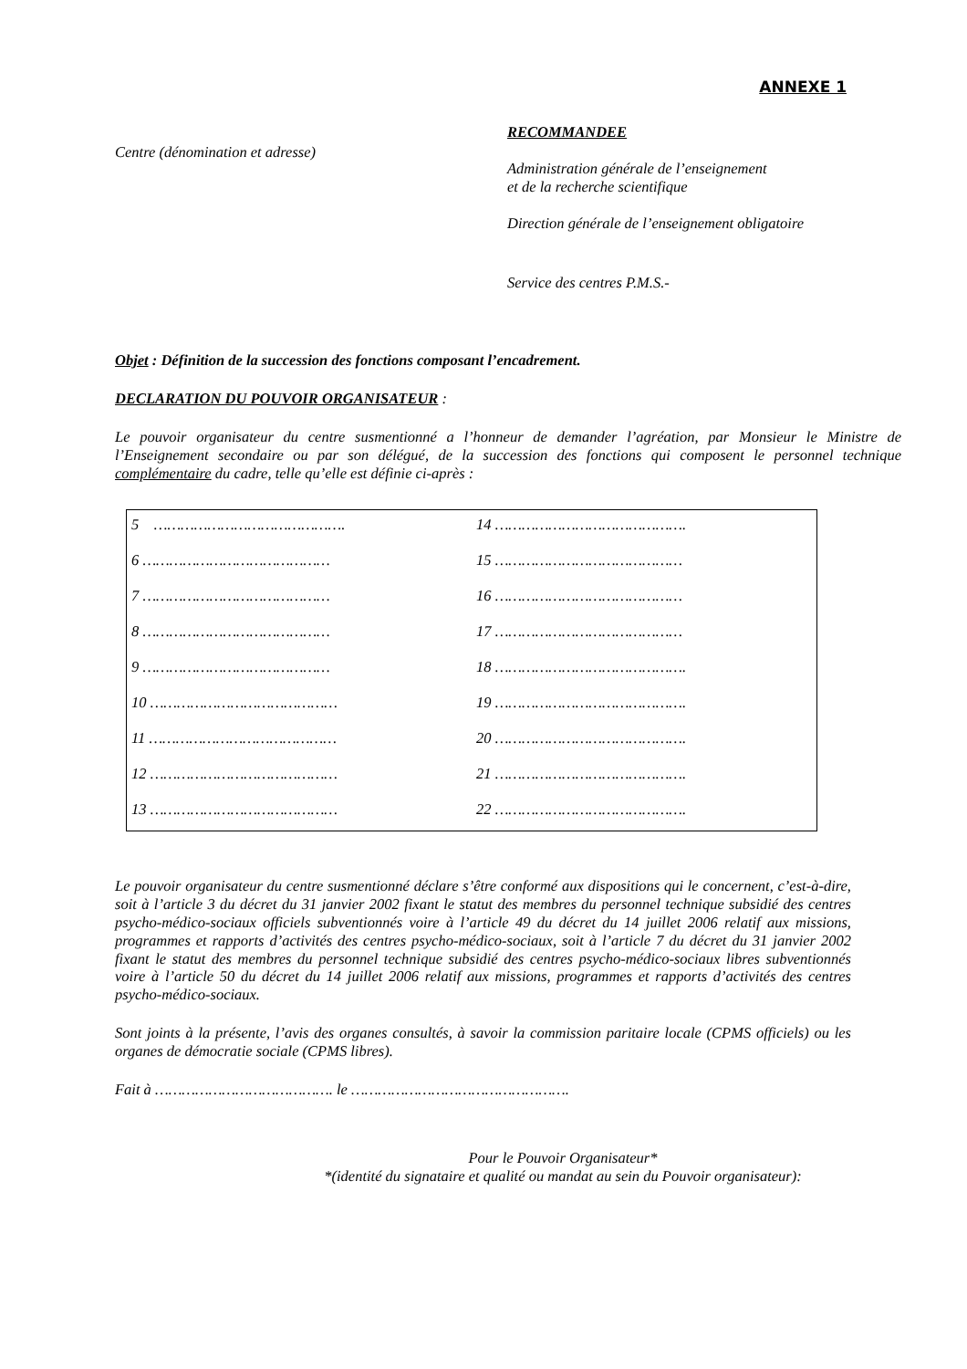ANNEXE 1
Centre (dénomination et adresse)
RECOMMANDEE
Administration générale de l’enseignement
et de la recherche scientifique
Direction générale de l’enseignement obligatoire
Service des centres P.M.S.-
Objet : Définition de la succession des fonctions composant l’encadrement.
DECLARATION DU POUVOIR ORGANISATEUR :
Le pouvoir organisateur du centre susmentionné a l’honneur de demander l’agréation, par Monsieur le Ministre de l’Enseignement secondaire ou par son délégué, de la succession des fonctions qui composent le personnel technique complémentaire du cadre, telle qu’elle est définie ci-après :
| 5 ……………………………………. | 14 ……………………………………. |
| 6 …………………………………… | 15 …………………………………… |
| 7 …………………………………… | 16 …………………………………… |
| 8 …………………………………… | 17 …………………………………… |
| 9 …………………………………… | 18 ……………………………………. |
| 10 …………………………………… | 19 ……………………………………. |
| 11 …………………………………… | 20 ……………………………………. |
| 12 …………………………………… | 21 ……………………………………. |
| 13 …………………………………… | 22 ……………………………………. |
Le pouvoir organisateur du centre susmentionné déclare s’être conformé aux dispositions qui le concernent, c’est-à-dire, soit à l’article 3 du décret du 31 janvier 2002 fixant le statut des membres du personnel technique subsidié des centres psycho-médico-sociaux officiels subventionnés voire à l’article 49 du décret du 14 juillet 2006 relatif aux missions, programmes et rapports d’activités des centres psycho-médico-sociaux, soit à l’article 7 du décret du 31 janvier 2002 fixant le statut des membres du personnel technique subsidié des centres psycho-médico-sociaux libres subventionnés voire à l’article 50 du décret du 14 juillet 2006 relatif aux missions, programmes et rapports d’activités des centres psycho-médico-sociaux.
Sont joints à la présente, l’avis des organes consultés, à savoir la commission paritaire locale (CPMS officiels) ou les organes de démocratie sociale (CPMS libres).
Fait à …………………………………. le ………………………………………….
Pour le Pouvoir Organisateur*
*(identité du signataire et qualité ou mandat au sein du Pouvoir organisateur):